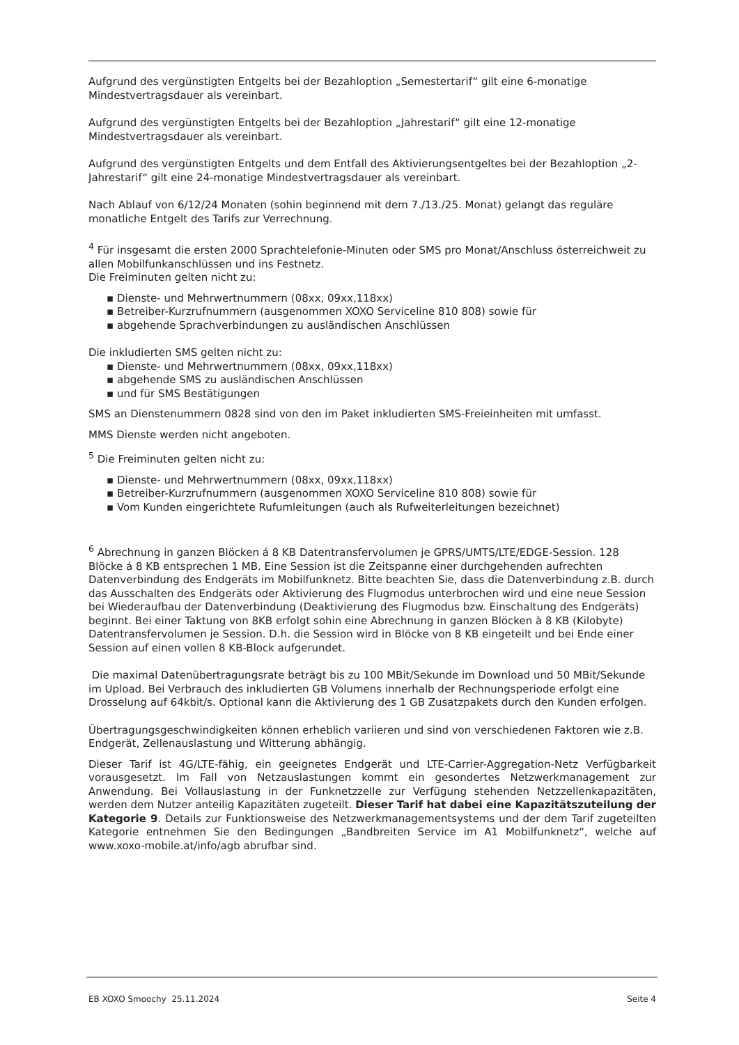Aufgrund des vergünstigten Entgelts bei der Bezahloption „Semestertarif“ gilt eine 6-monatige Mindestvertragsdauer als vereinbart.
Aufgrund des vergünstigten Entgelts bei der Bezahloption „Jahrestarif“ gilt eine 12-monatige Mindestvertragsdauer als vereinbart.
Aufgrund des vergünstigten Entgelts und dem Entfall des Aktivierungsentgeltes bei der Bezahloption „2-Jahrestarif“ gilt eine 24-monatige Mindestvertragsdauer als vereinbart.
Nach Ablauf von 6/12/24 Monaten (sohin beginnend mit dem 7./13./25. Monat) gelangt das reguläre monatliche Entgelt des Tarifs zur Verrechnung.
<sup>4</sup> Für insgesamt die ersten 2000 Sprachtelefonie-Minuten oder SMS pro Monat/Anschluss österreichweit zu allen Mobilfunkanschlüssen und ins Festnetz.
Die Freiminuten gelten nicht zu:
▪ Dienste- und Mehrwertnummern (08xx, 09xx,118xx)
▪ Betreiber-Kurzrufnummern (ausgenommen XOXO Serviceline 810 808) sowie für
▪ abgehende Sprachverbindungen zu ausländischen Anschlüssen
Die inkludierten SMS gelten nicht zu:
▪ Dienste- und Mehrwertnummern (08xx, 09xx,118xx)
▪ abgehende SMS zu ausländischen Anschlüssen
▪ und für SMS Bestätigungen
SMS an Dienstenummern 0828 sind von den im Paket inkludierten SMS-Freieinheiten mit umfasst.
MMS Dienste werden nicht angeboten.
<sup>5</sup> Die Freiminuten gelten nicht zu:
▪ Dienste- und Mehrwertnummern (08xx, 09xx,118xx)
▪ Betreiber-Kurzrufnummern (ausgenommen XOXO Serviceline 810 808) sowie für
▪ Vom Kunden eingerichtete Rufumleitungen (auch als Rufweiterleitungen bezeichnet)
<sup>6</sup> Abrechnung in ganzen Blöcken á 8 KB Datentransfervolumen je GPRS/UMTS/LTE/EDGE-Session. 128 Blöcke á 8 KB entsprechen 1 MB. Eine Session ist die Zeitspanne einer durchgehenden aufrechten Datenverbindung des Endgeräts im Mobilfunknetz. Bitte beachten Sie, dass die Datenverbindung z.B. durch das Ausschalten des Endgeräts oder Aktivierung des Flugmodus unterbrochen wird und eine neue Session bei Wiederaufbau der Datenverbindung (Deaktivierung des Flugmodus bzw. Einschaltung des Endgeräts) beginnt. Bei einer Taktung von 8KB erfolgt sohin eine Abrechnung in ganzen Blöcken à 8 KB (Kilobyte) Datentransfervolumen je Session. D.h. die Session wird in Blöcke von 8 KB eingeteilt und bei Ende einer Session auf einen vollen 8 KB-Block aufgerundet.
Die maximal Datenübertragungsrate beträgt bis zu 100 MBit/Sekunde im Download und 50 MBit/Sekunde im Upload. Bei Verbrauch des inkludierten GB Volumens innerhalb der Rechnungsperiode erfolgt eine Drosselung auf 64kbit/s. Optional kann die Aktivierung des 1 GB Zusatzpakets durch den Kunden erfolgen.
Übertragungsgeschwindigkeiten können erheblich variieren und sind von verschiedenen Faktoren wie z.B. Endgerät, Zellenauslastung und Witterung abhängig.
Dieser Tarif ist 4G/LTE-fähig, ein geeignetes Endgerät und LTE-Carrier-Aggregation-Netz Verfügbarkeit vorausgesetzt. Im Fall von Netzauslastungen kommt ein gesondertes Netzwerkmanagement zur Anwendung. Bei Vollauslastung in der Funknetzzelle zur Verfügung stehenden Netzzellenkapazitäten, werden dem Nutzer anteilig Kapazitäten zugeteilt. Dieser Tarif hat dabei eine Kapazitätszuteilung der Kategorie 9. Details zur Funktionsweise des Netzwerkmanagementsystems und der dem Tarif zugeteilten Kategorie entnehmen Sie den Bedingungen „Bandbreiten Service im A1 Mobilfunknetz“, welche auf www.xoxo-mobile.at/info/agb abrufbar sind.
EB XOXO Smoochy 25.11.2024 Seite 4